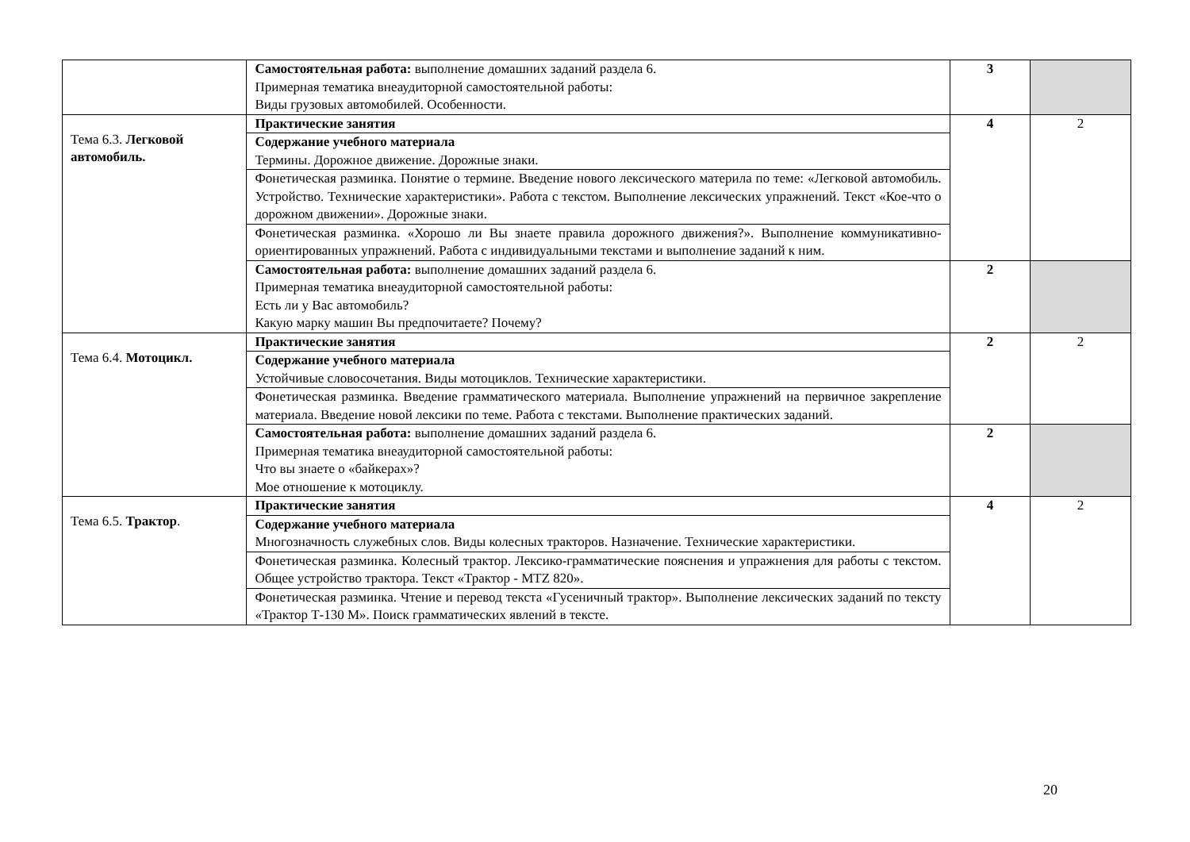| | Самостоятельная работа: выполнение домашних заданий раздела 6. Примерная тематика внеаудиторной самостоятельной работы: Виды грузовых автомобилей. Особенности. | 3 | |
| Тема 6.3. Легковой автомобиль. | Практические занятия | 4 | 2 |
| | Содержание учебного материала Термины. Дорожное движение. Дорожные знаки. | | |
| | Фонетическая разминка. Понятие о термине. Введение нового лексического материла по теме: «Легковой автомобиль. Устройство. Технические характеристики». Работа с текстом. Выполнение лексических упражнений. Текст «Кое-что о дорожном движении». Дорожные знаки. | | |
| | Фонетическая разминка. «Хорошо ли Вы знаете правила дорожного движения?». Выполнение коммуникативно-ориентированных упражнений. Работа с индивидуальными текстами и выполнение заданий к ним. | | |
| | Самостоятельная работа: выполнение домашних заданий раздела 6. Примерная тематика внеаудиторной самостоятельной работы: Есть ли у Вас автомобиль? Какую марку машин Вы предпочитаете? Почему? | 2 | |
| Тема 6.4. Мотоцикл. | Практические занятия | 2 | 2 |
| | Содержание учебного материала Устойчивые словосочетания. Виды мотоциклов. Технические характеристики. | | |
| | Фонетическая разминка. Введение грамматического материала. Выполнение упражнений на первичное закрепление материала. Введение новой лексики по теме. Работа с текстами. Выполнение практических заданий. | | |
| | Самостоятельная работа: выполнение домашних заданий раздела 6. Примерная тематика внеаудиторной самостоятельной работы: Что вы знаете о «байкерах»? Мое отношение к мотоциклу. | 2 | |
| Тема 6.5. Трактор . | Практические занятия | 4 | 2 |
| | Содержание учебного материала Многозначность служебных слов. Виды колесных тракторов. Назначение. Технические характеристики. | | |
| | Фонетическая разминка. Колесный трактор. Лексико-грамматические пояснения и упражнения для работы с текстом. Общее устройство трактора. Текст «Трактор - MTZ 820». | | |
| | Фонетическая разминка. Чтение и перевод текста «Гусеничный трактор». Выполнение лексических заданий по тексту «Трактор Т-130 М». Поиск грамматических явлений в тексте. | | |
20